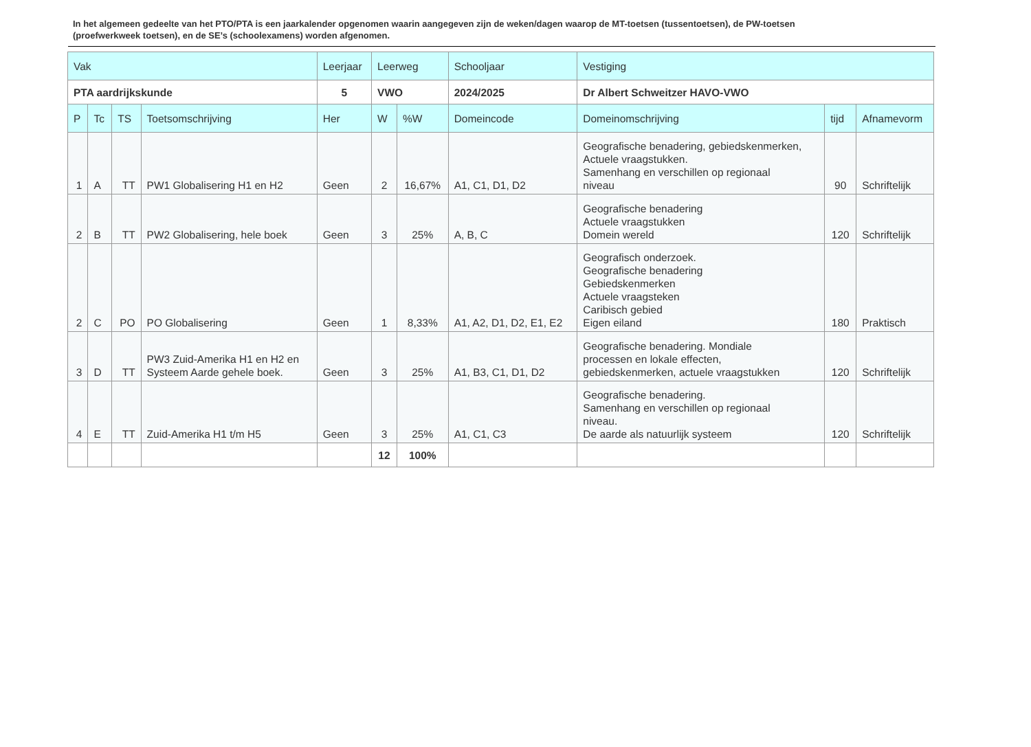In het algemeen gedeelte van het PTO/PTA is een jaarkalender opgenomen waarin aangegeven zijn de weken/dagen waarop de MT-toetsen (tussentoetsen), de PW-toetsen (proefwerkweek toetsen), en de SE’s (schoolexamens) worden afgenomen.
| Vak | | | | Leerjaar | Leerweg | | Schooljaar | Vestiging | | |
| --- | --- | --- | --- | --- | --- | --- | --- | --- | --- | --- |
| PTA aardrijkskunde | | | | 5 | VWO | | 2024/2025 | Dr Albert Schweitzer HAVO-VWO | | |
| P | Tc | TS | Toetsomschrijving | Her | W | %W | Domeincode | Domeinomschrijving | tijd | Afnamevorm |
| 1 | A | TT | PW1 Globalisering H1 en H2 | Geen | 2 | 16,67% | A1, C1, D1, D2 | Geografische benadering, gebiedskenmerken, Actuele vraagstukken. Samenhang en verschillen op regionaal niveau | 90 | Schriftelijk |
| 2 | B | TT | PW2 Globalisering, hele boek | Geen | 3 | 25% | A, B, C | Geografische benadering Actuele vraagstukken Domein wereld | 120 | Schriftelijk |
| 2 | C | PO | PO Globalisering | Geen | 1 | 8,33% | A1, A2, D1, D2, E1, E2 | Geografisch onderzoek. Geografische benadering Gebiedskenmerken Actuele vraagsteken Caribisch gebied Eigen eiland | 180 | Praktisch |
| 3 | D | TT | PW3 Zuid-Amerika H1 en H2 en Systeem Aarde gehele boek. | Geen | 3 | 25% | A1, B3, C1, D1, D2 | Geografische benadering. Mondiale processen en lokale effecten, gebiedskenmerken, actuele vraagstukken | 120 | Schriftelijk |
| 4 | E | TT | Zuid-Amerika H1 t/m H5 | Geen | 3 | 25% | A1, C1, C3 | Geografische benadering. Samenhang en verschillen op regionaal niveau. De aarde als natuurlijk systeem | 120 | Schriftelijk |
| | | | | | 12 | 100% | | | | |